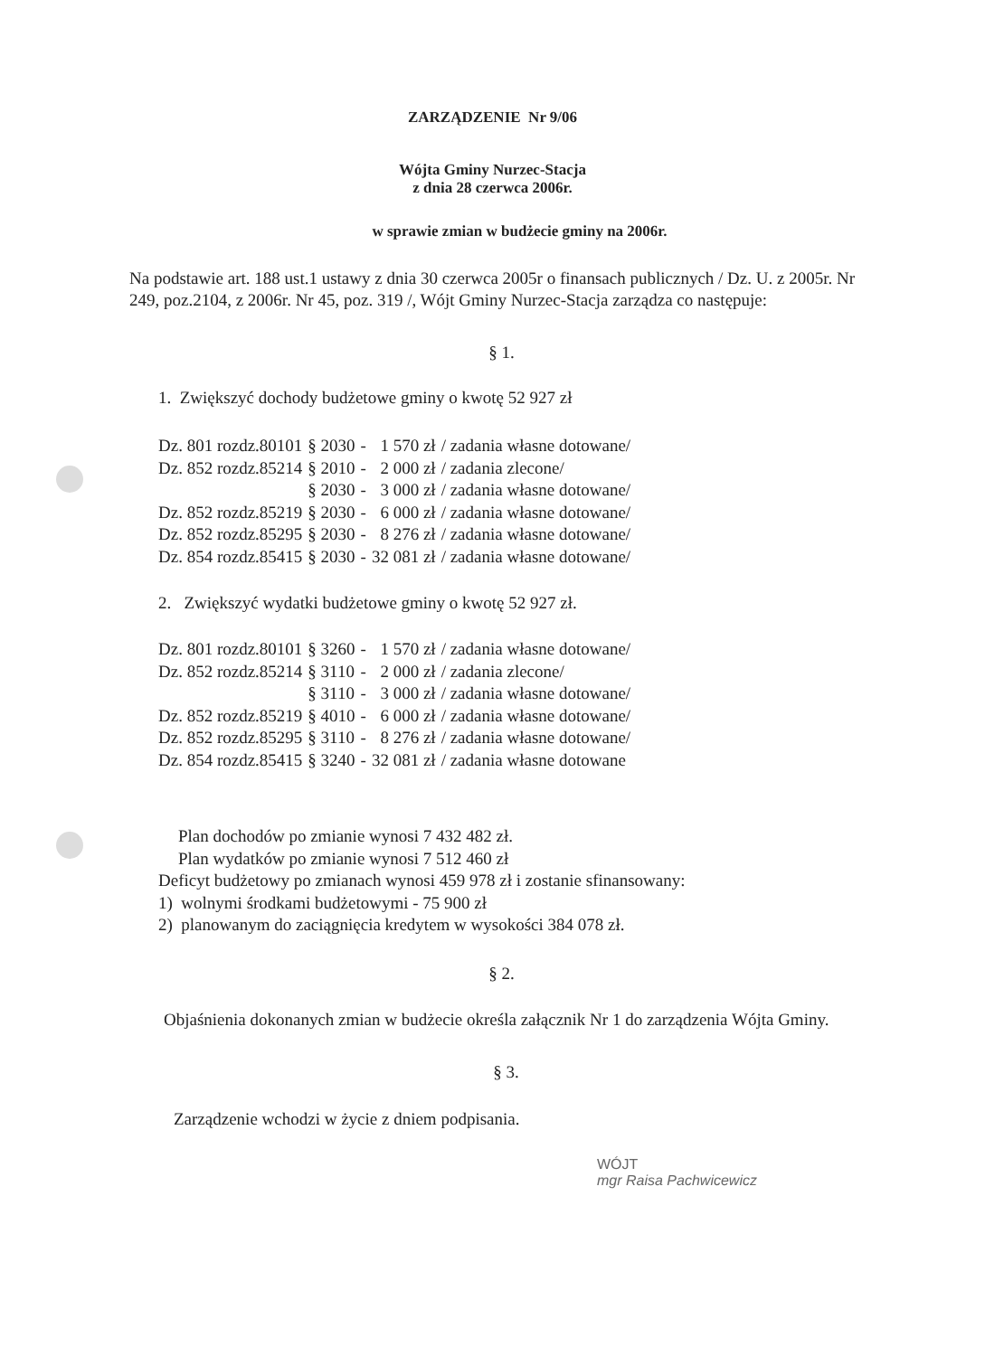ZARZĄDZENIE Nr 9/06
Wójta Gminy Nurzec-Stacja
z dnia 28 czerwca 2006r.
w sprawie zmian w budżecie gminy na 2006r.
Na podstawie art. 188 ust.1 ustawy z dnia 30 czerwca 2005r o finansach publicznych / Dz. U. z 2005r. Nr 249, poz.2104, z 2006r. Nr 45, poz. 319 /, Wójt Gminy Nurzec-Stacja zarządza co następuje:
§ 1.
1. Zwiększyć dochody budżetowe gminy o kwotę 52 927 zł
| Dz. 801 rozdz.80101 | § 2030 | - | 1 570 zł | / zadania własne dotowane/ |
| Dz. 852 rozdz.85214 | § 2010 | - | 2 000 zł | / zadania zlecone/ |
| | § 2030 | - | 3 000 zł | / zadania własne dotowane/ |
| Dz. 852 rozdz.85219 | § 2030 | - | 6 000 zł | / zadania własne dotowane/ |
| Dz. 852 rozdz.85295 | § 2030 | - | 8 276 zł | / zadania własne dotowane/ |
| Dz. 854 rozdz.85415 | § 2030 | - | 32 081 zł | / zadania własne dotowane/ |
2. Zwiększyć wydatki budżetowe gminy o kwotę 52 927 zł.
| Dz. 801 rozdz.80101 | § 3260 | - | 1 570 zł | / zadania własne dotowane/ |
| Dz. 852 rozdz.85214 | § 3110 | - | 2 000 zł | / zadania zlecone/ |
| | § 3110 | - | 3 000 zł | / zadania własne dotowane/ |
| Dz. 852 rozdz.85219 | § 4010 | - | 6 000 zł | / zadania własne dotowane/ |
| Dz. 852 rozdz.85295 | § 3110 | - | 8 276 zł | / zadania własne dotowane/ |
| Dz. 854 rozdz.85415 | § 3240 | - | 32 081 zł | / zadania własne dotowane |
Plan dochodów po zmianie wynosi 7 432 482 zł.
Plan wydatków po zmianie wynosi 7 512 460 zł
Deficyt budżetowy po zmianach wynosi 459 978 zł i zostanie sfinansowany:
1) wolnymi środkami budżetowymi - 75 900 zł
2) planowanym do zaciągnięcia kredytem w wysokości 384 078 zł.
§ 2.
Objaśnienia dokonanych zmian w budżecie określa załącznik Nr 1 do zarządzenia Wójta Gminy.
§ 3.
Zarządzenie wchodzi w życie z dniem podpisania.
WÓJT
mgr Raisa Pachwicewicz